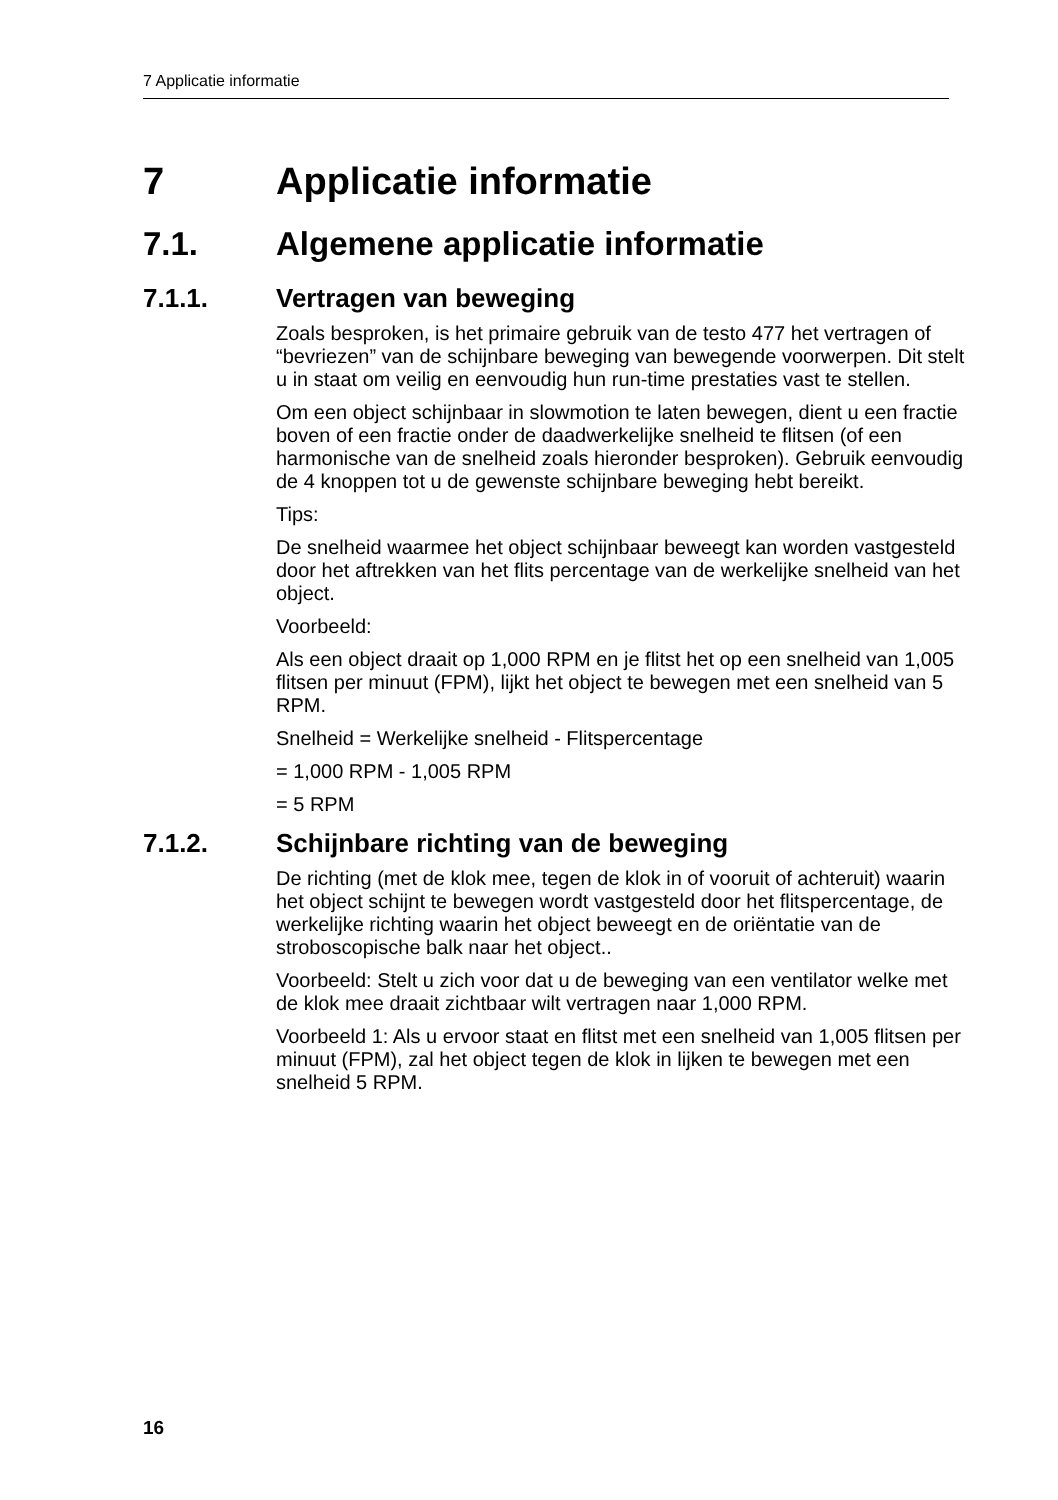7 Applicatie informatie
7 Applicatie informatie
7.1. Algemene applicatie informatie
7.1.1. Vertragen van beweging
Zoals besproken, is het primaire gebruik van de testo 477 het vertragen of “bevriezen” van de schijnbare beweging van bewegende voorwerpen. Dit stelt u in staat om veilig en eenvoudig hun run-time prestaties vast te stellen.
Om een object schijnbaar in slowmotion te laten bewegen, dient u een fractie boven of een fractie onder de daadwerkelijke snelheid te flitsen (of een harmonische van de snelheid zoals hieronder besproken). Gebruik eenvoudig de 4 knoppen tot u de gewenste schijnbare beweging hebt bereikt.
Tips:
De snelheid waarmee het object schijnbaar beweegt kan worden vastgesteld door het aftrekken van het flits percentage van de werkelijke snelheid van het object.
Voorbeeld:
Als een object draait op 1,000 RPM en je flitst het op een snelheid van 1,005 flitsen per minuut (FPM), lijkt het object te bewegen met een snelheid van 5 RPM.
Snelheid = Werkelijke snelheid - Flitspercentage
= 1,000 RPM - 1,005 RPM
= 5 RPM
7.1.2. Schijnbare richting van de beweging
De richting (met de klok mee, tegen de klok in of vooruit of achteruit) waarin het object schijnt te bewegen wordt vastgesteld door het flitspercentage, de werkelijke richting waarin het object beweegt en de oriëntatie van de stroboscopische balk naar het object..
Voorbeeld: Stelt u zich voor dat u de beweging van een ventilator welke met de klok mee draait zichtbaar wilt vertragen naar 1,000 RPM.
Voorbeeld 1: Als u ervoor staat en flitst met een snelheid van 1,005 flitsen per minuut (FPM), zal het object tegen de klok in lijken te bewegen met een snelheid 5 RPM.
16